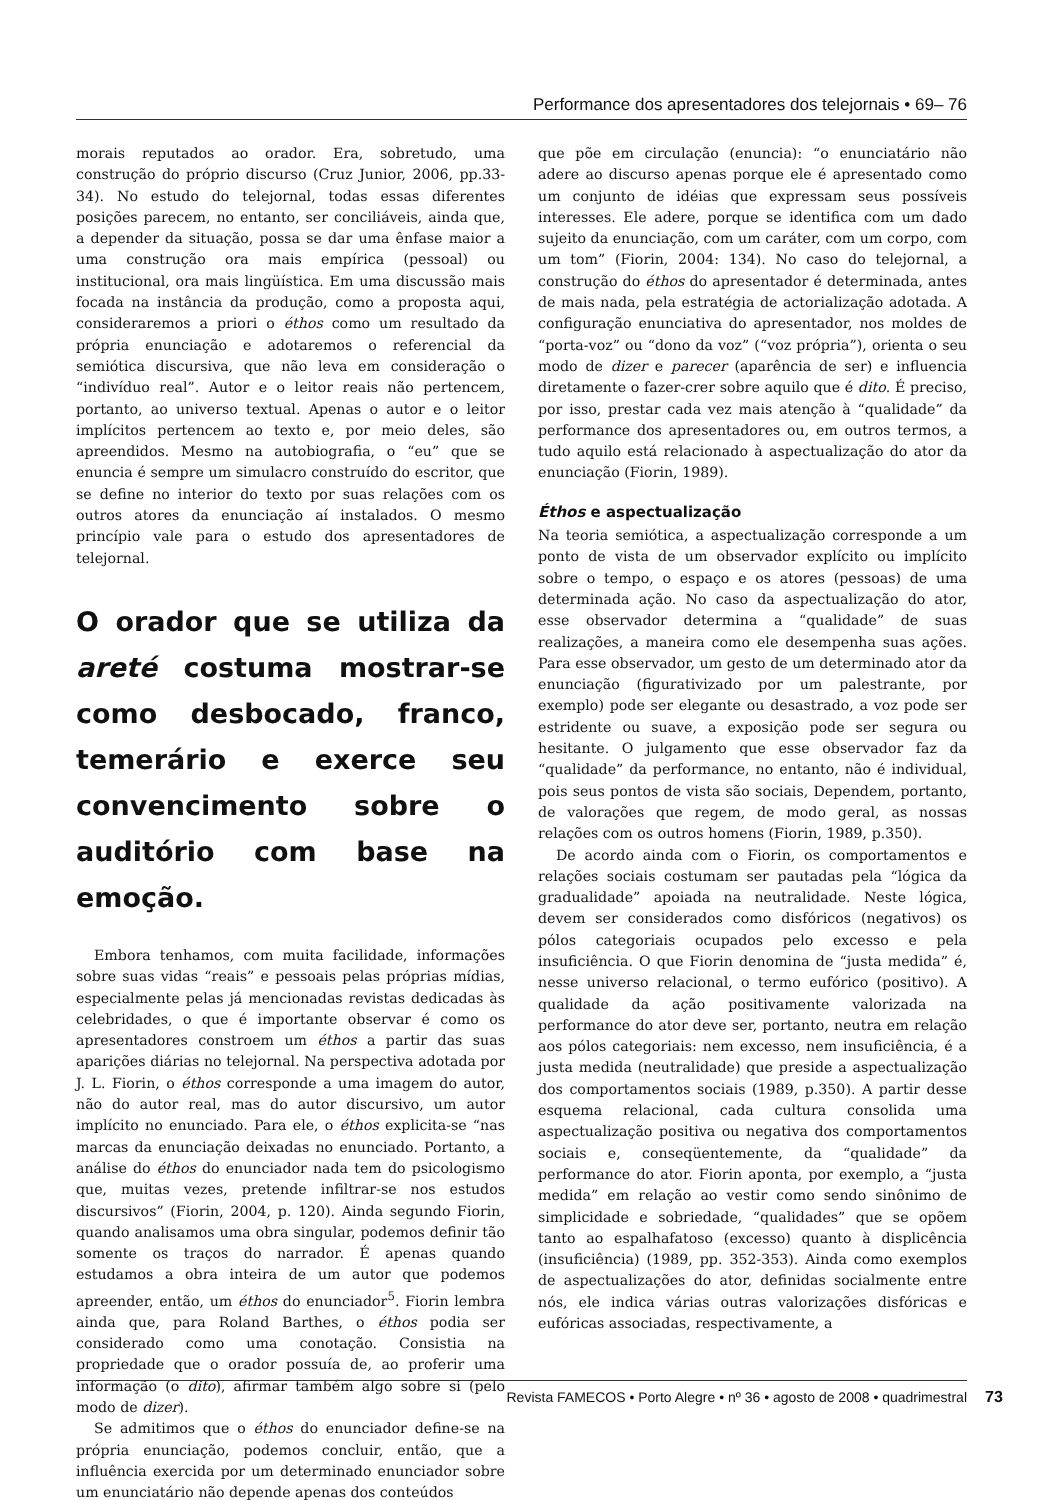Performance dos apresentadores dos telejornais • 69– 76
morais reputados ao orador. Era, sobretudo, uma construção do próprio discurso (Cruz Junior, 2006, pp.33-34). No estudo do telejornal, todas essas diferentes posições parecem, no entanto, ser conciliáveis, ainda que, a depender da situação, possa se dar uma ênfase maior a uma construção ora mais empírica (pessoal) ou institucional, ora mais lingüística. Em uma discussão mais focada na instância da produção, como a proposta aqui, consideraremos a priori o éthos como um resultado da própria enunciação e adotaremos o referencial da semiótica discursiva, que não leva em consideração o “indivíduo real”. Autor e o leitor reais não pertencem, portanto, ao universo textual. Apenas o autor e o leitor implícitos pertencem ao texto e, por meio deles, são apreendidos. Mesmo na autobiografia, o “eu” que se enuncia é sempre um simulacro construído do escritor, que se define no interior do texto por suas relações com os outros atores da enunciação aí instalados. O mesmo princípio vale para o estudo dos apresentadores de telejornal.
O orador que se utiliza da areté costuma mostrar-se como desbocado, franco, temerário e exerce seu convencimento sobre o auditório com base na emoção.
Embora tenhamos, com muita facilidade, informações sobre suas vidas “reais” e pessoais pelas próprias mídias, especialmente pelas já mencionadas revistas dedicadas às celebridades, o que é importante observar é como os apresentadores constroem um éthos a partir das suas aparições diárias no telejornal. Na perspectiva adotada por J. L. Fiorin, o éthos corresponde a uma imagem do autor, não do autor real, mas do autor discursivo, um autor implícito no enunciado. Para ele, o éthos explicita-se “nas marcas da enunciação deixadas no enunciado. Portanto, a análise do éthos do enunciador nada tem do psicologismo que, muitas vezes, pretende infiltrar-se nos estudos discursivos” (Fiorin, 2004, p. 120). Ainda segundo Fiorin, quando analisamos uma obra singular, podemos definir tão somente os traços do narrador. É apenas quando estudamos a obra inteira de um autor que podemos apreender, então, um éthos do enunciador<sup>5</sup>. Fiorin lembra ainda que, para Roland Barthes, o éthos podia ser considerado como uma conotação. Consistia na propriedade que o orador possuía de, ao proferir uma informação (o dito), afirmar também algo sobre si (pelo modo de dizer).
Se admitimos que o éthos do enunciador define-se na própria enunciação, podemos concluir, então, que a influência exercida por um determinado enunciador sobre um enunciatário não depende apenas dos conteúdos
que põe em circulação (enuncia): “o enunciatário não adere ao discurso apenas porque ele é apresentado como um conjunto de idéias que expressam seus possíveis interesses. Ele adere, porque se identifica com um dado sujeito da enunciação, com um caráter, com um corpo, com um tom” (Fiorin, 2004: 134). No caso do telejornal, a construção do éthos do apresentador é determinada, antes de mais nada, pela estratégia de actorialização adotada. A configuração enunciativa do apresentador, nos moldes de “porta-voz” ou “dono da voz” (“voz própria”), orienta o seu modo de dizer e parecer (aparência de ser) e influencia diretamente o fazer-crer sobre aquilo que é dito. É preciso, por isso, prestar cada vez mais atenção à “qualidade” da performance dos apresentadores ou, em outros termos, a tudo aquilo está relacionado à aspectualização do ator da enunciação (Fiorin, 1989).
Éthos e aspectualização
Na teoria semiótica, a aspectualização corresponde a um ponto de vista de um observador explícito ou implícito sobre o tempo, o espaço e os atores (pessoas) de uma determinada ação. No caso da aspectualização do ator, esse observador determina a “qualidade” de suas realizações, a maneira como ele desempenha suas ações. Para esse observador, um gesto de um determinado ator da enunciação (figurativizado por um palestrante, por exemplo) pode ser elegante ou desastrado, a voz pode ser estridente ou suave, a exposição pode ser segura ou hesitante. O julgamento que esse observador faz da “qualidade” da performance, no entanto, não é individual, pois seus pontos de vista são sociais, Dependem, portanto, de valorações que regem, de modo geral, as nossas relações com os outros homens (Fiorin, 1989, p.350).
De acordo ainda com o Fiorin, os comportamentos e relações sociais costumam ser pautadas pela “lógica da gradualidade” apoiada na neutralidade. Neste lógica, devem ser considerados como disfóricos (negativos) os pólos categoriais ocupados pelo excesso e pela insuficiência. O que Fiorin denomina de “justa medida” é, nesse universo relacional, o termo eufórico (positivo). A qualidade da ação positivamente valorizada na performance do ator deve ser, portanto, neutra em relação aos pólos categoriais: nem excesso, nem insuficiência, é a justa medida (neutralidade) que preside a aspectualização dos comportamentos sociais (1989, p.350). A partir desse esquema relacional, cada cultura consolida uma aspectualização positiva ou negativa dos comportamentos sociais e, conseqüentemente, da “qualidade” da performance do ator. Fiorin aponta, por exemplo, a “justa medida” em relação ao vestir como sendo sinônimo de simplicidade e sobriedade, “qualidades” que se opõem tanto ao espalhafatoso (excesso) quanto à displicência (insuficiência) (1989, pp. 352-353). Ainda como exemplos de aspectualizações do ator, definidas socialmente entre nós, ele indica várias outras valorizações disfóricas e eufóricas associadas, respectivamente, a
Revista FAMECOS • Porto Alegre • nº 36 • agosto de 2008 • quadrimestral 73